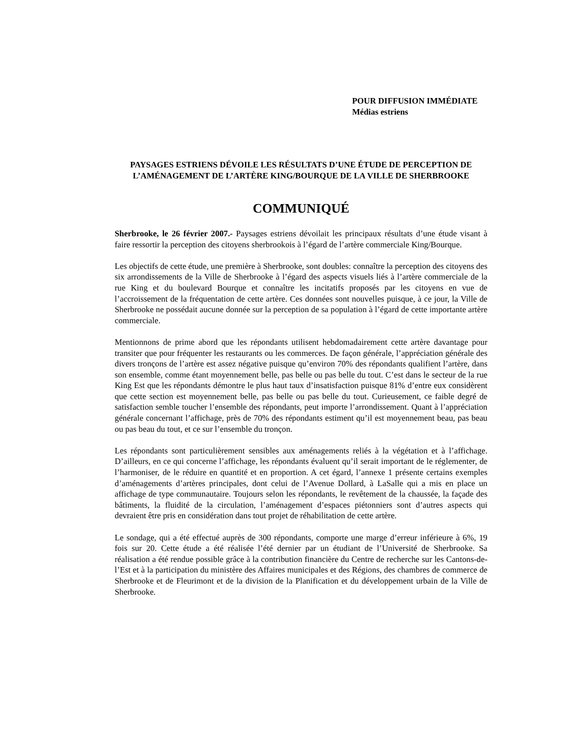POUR DIFFUSION IMMÉDIATE
Médias estriens
PAYSAGES ESTRIENS DÉVOILE LES RÉSULTATS D’UNE ÉTUDE DE PERCEPTION DE L’AMÉNAGEMENT DE L’ARTÈRE KING/BOURQUE DE LA VILLE DE SHERBROOKE
COMMUNIQUÉ
Sherbrooke, le 26 février 2007.- Paysages estriens dévoilait les principaux résultats d’une étude visant à faire ressortir la perception des citoyens sherbrookois à l’égard de l’artère commerciale King/Bourque.
Les objectifs de cette étude, une première à Sherbrooke, sont doubles: connaître la perception des citoyens des six arrondissements de la Ville de Sherbrooke à l’égard des aspects visuels liés à l’artère commerciale de la rue King et du boulevard Bourque et connaître les incitatifs proposés par les citoyens en vue de l’accroissement de la fréquentation de cette artère. Ces données sont nouvelles puisque, à ce jour, la Ville de Sherbrooke ne possédait aucune donnée sur la perception de sa population à l’égard de cette importante artère commerciale.
Mentionnons de prime abord que les répondants utilisent hebdomadairement cette artère davantage pour transiter que pour fréquenter les restaurants ou les commerces. De façon générale, l’appréciation générale des divers tronçons de l’artère est assez négative puisque qu’environ 70% des répondants qualifient l’artère, dans son ensemble, comme étant moyennement belle, pas belle ou pas belle du tout. C’est dans le secteur de la rue King Est que les répondants démontre le plus haut taux d’insatisfaction puisque 81% d’entre eux considèrent que cette section est moyennement belle, pas belle ou pas belle du tout. Curieusement, ce faible degré de satisfaction semble toucher l’ensemble des répondants, peut importe l’arrondissement. Quant à l’appréciation générale concernant l’affichage, près de 70% des répondants estiment qu’il est moyennement beau, pas beau ou pas beau du tout, et ce sur l’ensemble du tronçon.
Les répondants sont particulièrement sensibles aux aménagements reliés à la végétation et à l’affichage. D’ailleurs, en ce qui concerne l’affichage, les répondants évaluent qu’il serait important de le réglementer, de l’harmoniser, de le réduire en quantité et en proportion. A cet égard, l’annexe 1 présente certains exemples d’aménagements d’artères principales, dont celui de l’Avenue Dollard, à LaSalle qui a mis en place un affichage de type communautaire. Toujours selon les répondants, le revêtement de la chaussée, la façade des bâtiments, la fluidité de la circulation, l’aménagement d’espaces piétonniers sont d’autres aspects qui devraient être pris en considération dans tout projet de réhabilitation de cette artère.
Le sondage, qui a été effectué auprès de 300 répondants, comporte une marge d’erreur inférieure à 6%, 19 fois sur 20. Cette étude a été réalisée l’été dernier par un étudiant de l’Université de Sherbrooke. Sa réalisation a été rendue possible grâce à la contribution financière du Centre de recherche sur les Cantons-de-l’Est et à la participation du ministère des Affaires municipales et des Régions, des chambres de commerce de Sherbrooke et de Fleurimont et de la division de la Planification et du développement urbain de la Ville de Sherbrooke.